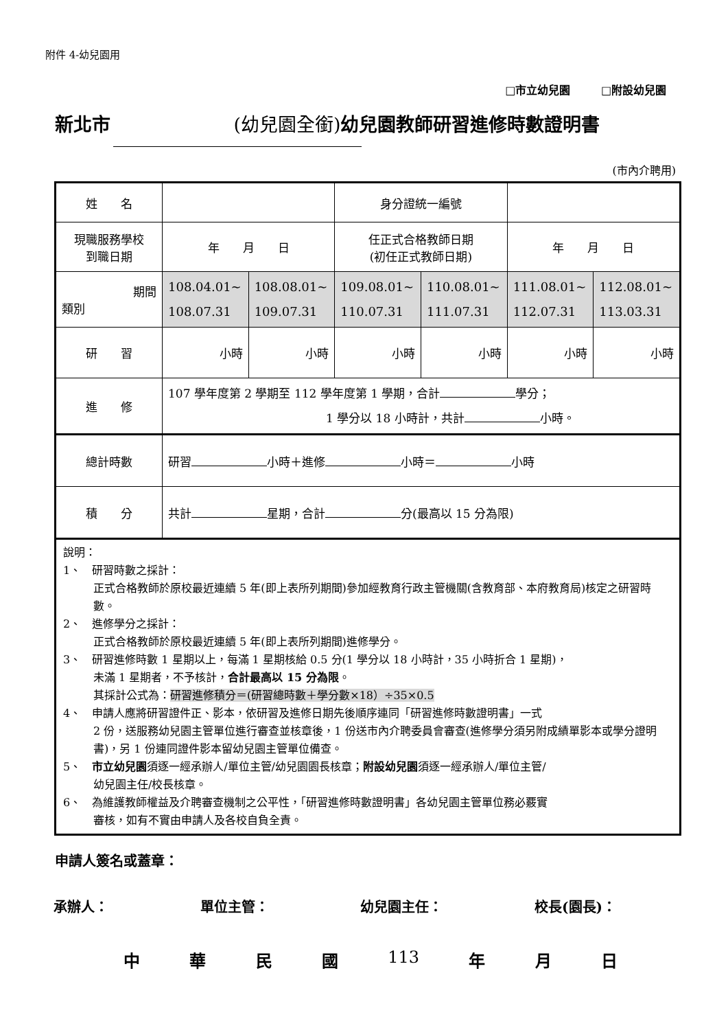附件 4-幼兒園用
□市立幼兒園 □附設幼兒園
新北市 (幼兒園全銜) 幼兒園教師研習進修時數證明書
(市內介聘用)
| 姓 名 | | | 身分證統一編號 | | | |
| 現職服務學校 到職日期 | 年 月 日 | | 任正式合格教師日期 (初任正式教師日期) | | 年 月 日 | |
| 期間 類別 | 108.04.01~ 108.07.31 | 108.08.01~ 109.07.31 | 109.08.01~ 110.07.31 | 110.08.01~ 111.07.31 | 111.08.01~ 112.07.31 | 112.08.01~ 113.03.31 |
| 研 習 | 小時 | 小時 | 小時 | 小時 | 小時 | 小時 |
| 進 修 | 107 學年度第 2 學期至 112 學年度第 1 學期，合計 學分； 1 學分以 18 小時計，共計 小時。 | | | | | |
| 總計時數 | 研習 小時＋進修 小時＝ 小時 | | | | | |
| 積 分 | 共計 星期，合計 分(最高以 15 分為限) | | | | | |
| 說明： 1、 研習時數之採計： 正式合格教師於原校最近連續 5 年(即上表所列期間)參加經教育行政主管機關(含教育部、本府教育局)核定之研習時數。 2、 進修學分之採計： 正式合格教師於原校最近連續 5 年(即上表所列期間)進修學分。 3、 研習進修時數 1 星期以上，每滿 1 星期核給 0.5 分(1 學分以 18 小時計，35 小時折合 1 星期)， 未滿 1 星期者，不予核計， 合計最高以 15 分為限 。 其採計公式為： 研習進修積分＝(研習總時數＋學分數×18）÷35×0.5 4、 申請人應將研習證件正、影本，依研習及進修日期先後順序連同「研習進修時數證明書」一式 2 份，送服務幼兒園主管單位進行審查並核章後，1 份送市內介聘委員會審查(進修學分須另附成績單影本或學分證明書)，另 1 份連同證件影本留幼兒園主管單位備查。 5、 市立幼兒園 須逐一經承辦人/單位主管/幼兒園園長核章； 附設幼兒園 須逐一經承辦人/單位主管/ 幼兒園主任/校長核章。 6、 為維護教師權益及介聘審查機制之公平性，「研習進修時數證明書」各幼兒園主管單位務必覈實 審核，如有不實由申請人及各校自負全責。 | | | | | | |
申請人簽名或蓋章：
承辦人： 單位主管： 幼兒園主任： 校長(園長)：
中華民國 113 年 月 日